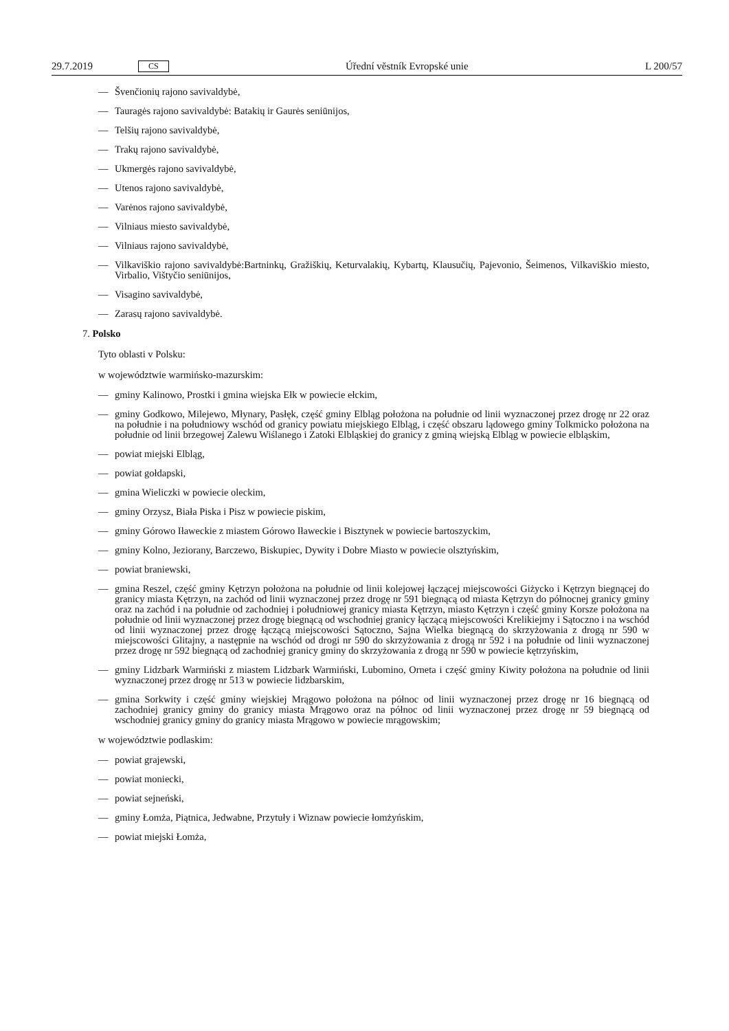29.7.2019 CS Úřední věstník Evropské unie L 200/57
— Švenčionių rajono savivaldybė,
— Tauragės rajono savivaldybė: Batakių ir Gaurės seniūnijos,
— Telšių rajono savivaldybė,
— Trakų rajono savivaldybė,
— Ukmergės rajono savivaldybė,
— Utenos rajono savivaldybė,
— Varėnos rajono savivaldybė,
— Vilniaus miesto savivaldybė,
— Vilniaus rajono savivaldybė,
— Vilkaviškio rajono savivaldybė:Bartninkų, Gražiškių, Keturvalakių, Kybartų, Klausučių, Pajevonio, Šeimenos, Vilkaviškio miesto, Virbalio, Vištyčio seniūnijos,
— Visagino savivaldybė,
— Zarasų rajono savivaldybė.
7. Polsko
Tyto oblasti v Polsku:
w województwie warmińsko-mazurskim:
— gminy Kalinowo, Prostki i gmina wiejska Ełk w powiecie ełckim,
— gminy Godkowo, Milejewo, Młynary, Pasłęk, część gminy Elbląg położona na południe od linii wyznaczonej przez drogę nr 22 oraz na południe i na południowy wschód od granicy powiatu miejskiego Elbląg, i część obszaru lądowego gminy Tolkmicko położona na południe od linii brzegowej Zalewu Wiślanego i Zatoki Elbląskiej do granicy z gminą wiejską Elbląg w powiecie elbląskim,
— powiat miejski Elbląg,
— powiat gołdapski,
— gmina Wieliczki w powiecie oleckim,
— gminy Orzysz, Biała Piska i Pisz w powiecie piskim,
— gminy Górowo Iławeckie z miastem Górowo Iławeckie i Bisztynek w powiecie bartoszyckim,
— gminy Kolno, Jeziorany, Barczewo, Biskupiec, Dywity i Dobre Miasto w powiecie olsztyńskim,
— powiat braniewski,
— gmina Reszel, część gminy Kętrzyn położona na południe od linii kolejowej łączącej miejscowości Giżycko i Kętrzyn biegnącej do granicy miasta Kętrzyn, na zachód od linii wyznaczonej przez drogę nr 591 biegnącą od miasta Kętrzyn do północnej granicy gminy oraz na zachód i na południe od zachodniej i południowej granicy miasta Kętrzyn, miasto Kętrzyn i część gminy Korsze położona na południe od linii wyznaczonej przez drogę biegnącą od wschodniej granicy łączącą miejscowości Krelikiejmy i Sątoczno i na wschód od linii wyznaczonej przez drogę łączącą miejscowości Sątoczno, Sajna Wielka biegnącą do skrzyżowania z drogą nr 590 w miejscowości Glitajny, a następnie na wschód od drogi nr 590 do skrzyżowania z drogą nr 592 i na południe od linii wyznaczonej przez drogę nr 592 biegnącą od zachodniej granicy gminy do skrzyżowania z drogą nr 590 w powiecie kętrzyńskim,
— gminy Lidzbark Warmiński z miastem Lidzbark Warmiński, Lubomino, Orneta i część gminy Kiwity położona na południe od linii wyznaczonej przez drogę nr 513 w powiecie lidzbarskim,
— gmina Sorkwity i część gminy wiejskiej Mrągowo położona na północ od linii wyznaczonej przez drogę nr 16 biegnącą od zachodniej granicy gminy do granicy miasta Mrągowo oraz na północ od linii wyznaczonej przez drogę nr 59 biegnącą od wschodniej granicy gminy do granicy miasta Mrągowo w powiecie mrągowskim;
w województwie podlaskim:
— powiat grajewski,
— powiat moniecki,
— powiat sejneński,
— gminy Łomża, Piątnica, Jedwabne, Przytuły i Wiznaw powiecie łomżyńskim,
— powiat miejski Łomża,